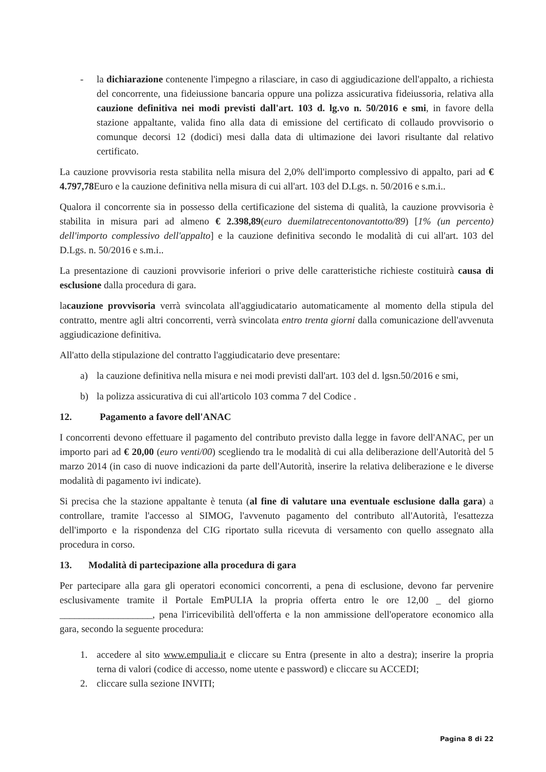- la dichiarazione contenente l'impegno a rilasciare, in caso di aggiudicazione dell'appalto, a richiesta del concorrente, una fideiussione bancaria oppure una polizza assicurativa fideiussoria, relativa alla cauzione definitiva nei modi previsti dall'art. 103 d. lg.vo n. 50/2016 e smi, in favore della stazione appaltante, valida fino alla data di emissione del certificato di collaudo provvisorio o comunque decorsi 12 (dodici) mesi dalla data di ultimazione dei lavori risultante dal relativo certificato.
La cauzione provvisoria resta stabilita nella misura del 2,0% dell'importo complessivo di appalto, pari ad € 4.797,78 Euro e la cauzione definitiva nella misura di cui all'art. 103 del D.Lgs. n. 50/2016 e s.m.i..
Qualora il concorrente sia in possesso della certificazione del sistema di qualità, la cauzione provvisoria è stabilita in misura pari ad almeno € 2.398,89(euro duemilatrecentonovantotto/89) [1% (un percento) dell'importo complessivo dell'appalto] e la cauzione definitiva secondo le modalità di cui all'art. 103 del D.Lgs. n. 50/2016 e s.m.i..
La presentazione di cauzioni provvisorie inferiori o prive delle caratteristiche richieste costituirà causa di esclusione dalla procedura di gara.
lacauzione provvisoria verrà svincolata all'aggiudicatario automaticamente al momento della stipula del contratto, mentre agli altri concorrenti, verrà svincolata entro trenta giorni dalla comunicazione dell'avvenuta aggiudicazione definitiva.
All'atto della stipulazione del contratto l'aggiudicatario deve presentare:
a) la cauzione definitiva nella misura e nei modi previsti dall'art. 103 del d. lgsn.50/2016 e smi,
b) la polizza assicurativa di cui all'articolo 103 comma 7 del Codice .
12. Pagamento a favore dell'ANAC
I concorrenti devono effettuare il pagamento del contributo previsto dalla legge in favore dell'ANAC, per un importo pari ad € 20,00 (euro venti/00) scegliendo tra le modalità di cui alla deliberazione dell'Autorità del 5 marzo 2014 (in caso di nuove indicazioni da parte dell'Autorità, inserire la relativa deliberazione e le diverse modalità di pagamento ivi indicate).
Si precisa che la stazione appaltante è tenuta (al fine di valutare una eventuale esclusione dalla gara) a controllare, tramite l'accesso al SIMOG, l'avvenuto pagamento del contributo all'Autorità, l'esattezza dell'importo e la rispondenza del CIG riportato sulla ricevuta di versamento con quello assegnato alla procedura in corso.
13. Modalità di partecipazione alla procedura di gara
Per partecipare alla gara gli operatori economici concorrenti, a pena di esclusione, devono far pervenire esclusivamente tramite il Portale EmPULIA la propria offerta entro le ore 12,00 _ del giorno ___________________, pena l'irricevibilità dell'offerta e la non ammissione dell'operatore economico alla gara, secondo la seguente procedura:
1. accedere al sito www.empulia.it e cliccare su Entra (presente in alto a destra); inserire la propria terna di valori (codice di accesso, nome utente e password) e cliccare su ACCEDI;
2. cliccare sulla sezione INVITI;
Pagina 8 di 22